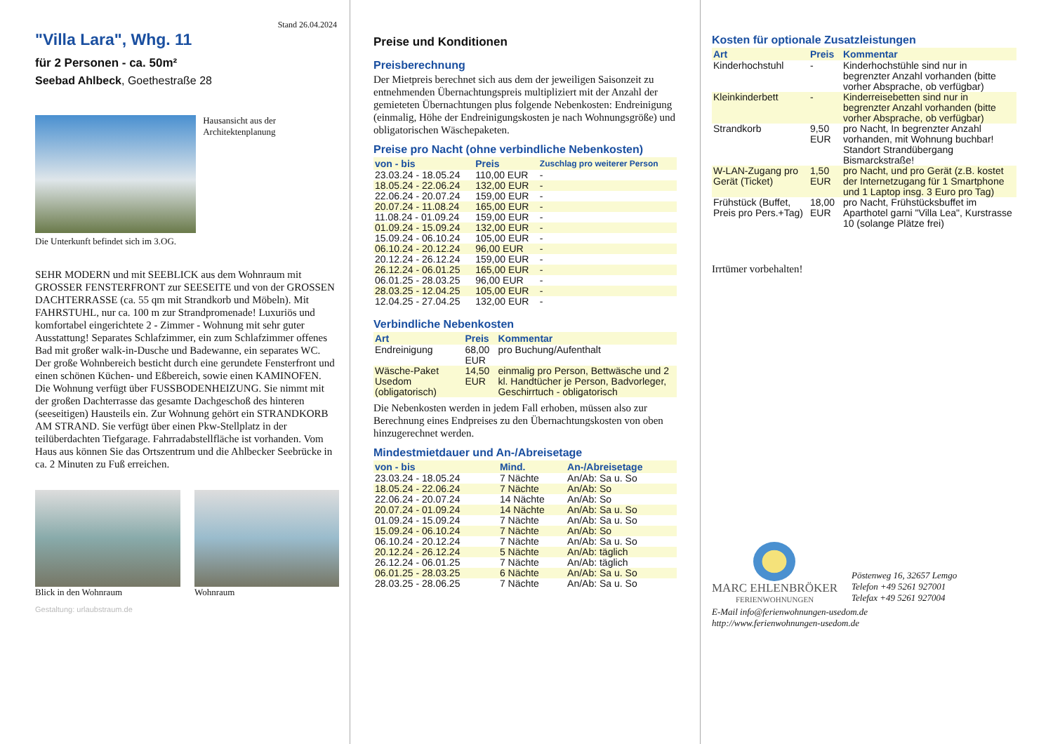Stand 26.04.2024
"Villa Lara", Whg. 11
für 2 Personen - ca. 50m²
Seebad Ahlbeck, Goethestraße 28
Hausansicht aus der Architektenplanung
Die Unterkunft befindet sich im 3.OG.
SEHR MODERN und mit SEEBLICK aus dem Wohnraum mit GROSSER FENSTERFRONT zur SEESEITE und von der GROSSEN DACHTERRASSE (ca. 55 qm mit Strandkorb und Möbeln). Mit FAHRSTUHL, nur ca. 100 m zur Strandpromenade! Luxuriös und komfortabel eingerichtete 2 - Zimmer - Wohnung mit sehr guter Ausstattung! Separates Schlafzimmer, ein zum Schlafzimmer offenes Bad mit großer walk-in-Dusche und Badewanne, ein separates WC. Der große Wohnbereich besticht durch eine gerundete Fensterfront und einen schönen Küchen- und Eßbereich, sowie einen KAMINOFEN. Die Wohnung verfügt über FUSSBODENHEIZUNG. Sie nimmt mit der großen Dachterrasse das gesamte Dachgeschoß des hinteren (seeseitigen) Hausteils ein. Zur Wohnung gehört ein STRANDKORB AM STRAND. Sie verfügt über einen Pkw-Stellplatz in der teilüberdachten Tiefgarage. Fahrradabstellfläche ist vorhanden. Vom Haus aus können Sie das Ortszentrum und die Ahlbecker Seebrücke in ca. 2 Minuten zu Fuß erreichen.
Blick in den Wohnraum Wohnraum
Gestaltung: urlaubstraum.de
Preise und Konditionen
Preisberechnung
Der Mietpreis berechnet sich aus dem der jeweiligen Saisonzeit zu entnehmenden Übernachtungspreis multipliziert mit der Anzahl der gemieteten Übernachtungen plus folgende Nebenkosten: Endreinigung (einmalig, Höhe der Endreinigungskosten je nach Wohnungsgröße) und obligatorischen Wäschepaketen.
Preise pro Nacht (ohne verbindliche Nebenkosten)
| von - bis | Preis | Zuschlag pro weiterer Person |
| --- | --- | --- |
| 23.03.24 - 18.05.24 | 110,00 EUR | - |
| 18.05.24 - 22.06.24 | 132,00 EUR | - |
| 22.06.24 - 20.07.24 | 159,00 EUR | - |
| 20.07.24 - 11.08.24 | 165,00 EUR | - |
| 11.08.24 - 01.09.24 | 159,00 EUR | - |
| 01.09.24 - 15.09.24 | 132,00 EUR | - |
| 15.09.24 - 06.10.24 | 105,00 EUR | - |
| 06.10.24 - 20.12.24 | 96,00 EUR | - |
| 20.12.24 - 26.12.24 | 159,00 EUR | - |
| 26.12.24 - 06.01.25 | 165,00 EUR | - |
| 06.01.25 - 28.03.25 | 96,00 EUR | - |
| 28.03.25 - 12.04.25 | 105,00 EUR | - |
| 12.04.25 - 27.04.25 | 132,00 EUR | - |
Verbindliche Nebenkosten
| Art | Preis | Kommentar |
| --- | --- | --- |
| Endreinigung | 68,00 EUR | pro Buchung/Aufenthalt |
| Wäsche-Paket Usedom (obligatorisch) | 14,50 EUR | einmalig pro Person, Bettwäsche und 2 kl. Handtücher je Person, Badvorleger, Geschirrtuch - obligatorisch |
Die Nebenkosten werden in jedem Fall erhoben, müssen also zur Berechnung eines Endpreises zu den Übernachtungskosten von oben hinzugerechnet werden.
Mindestmietdauer und An-/Abreisetage
| von - bis | Mind. | An-/Abreisetage |
| --- | --- | --- |
| 23.03.24 - 18.05.24 | 7 Nächte | An/Ab: Sa u. So |
| 18.05.24 - 22.06.24 | 7 Nächte | An/Ab: So |
| 22.06.24 - 20.07.24 | 14 Nächte | An/Ab: So |
| 20.07.24 - 01.09.24 | 14 Nächte | An/Ab: Sa u. So |
| 01.09.24 - 15.09.24 | 7 Nächte | An/Ab: Sa u. So |
| 15.09.24 - 06.10.24 | 7 Nächte | An/Ab: So |
| 06.10.24 - 20.12.24 | 7 Nächte | An/Ab: Sa u. So |
| 20.12.24 - 26.12.24 | 5 Nächte | An/Ab: täglich |
| 26.12.24 - 06.01.25 | 7 Nächte | An/Ab: täglich |
| 06.01.25 - 28.03.25 | 6 Nächte | An/Ab: Sa u. So |
| 28.03.25 - 28.06.25 | 7 Nächte | An/Ab: Sa u. So |
Kosten für optionale Zusatzleistungen
| Art | Preis | Kommentar |
| --- | --- | --- |
| Kinderhochstuhl | - | Kinderhochstühle sind nur in begrenzter Anzahl vorhanden (bitte vorher Absprache, ob verfügbar) |
| Kleinkinderbett | - | Kinderreisebetten sind nur in begrenzter Anzahl vorhanden (bitte vorher Absprache, ob verfügbar) |
| Strandkorb | 9,50 EUR | pro Nacht, In begrenzter Anzahl vorhanden, mit Wohnung buchbar! Standort Strandübergang Bismarckstraße! |
| W-LAN-Zugang pro Gerät (Ticket) | 1,50 EUR | pro Nacht, und pro Gerät (z.B. kostet der Internetzugang für 1 Smartphone und 1 Laptop insg. 3 Euro pro Tag) |
| Frühstück (Buffet, Preis pro Pers.+Tag) | 18,00 EUR | pro Nacht, Frühstücksbuffet im Aparthotel garni "Villa Lea", Kurstrasse 10 (solange Plätze frei) |
Irrtümer vorbehalten!
MARC EHLENBRÖKER
FERIENWOHNUNGEN
Pöstenweg 16, 32657 Lemgo
Telefon +49 5261 927001
Telefax +49 5261 927004
E-Mail info@ferienwohnungen-usedom.de
http://www.ferienwohnungen-usedom.de